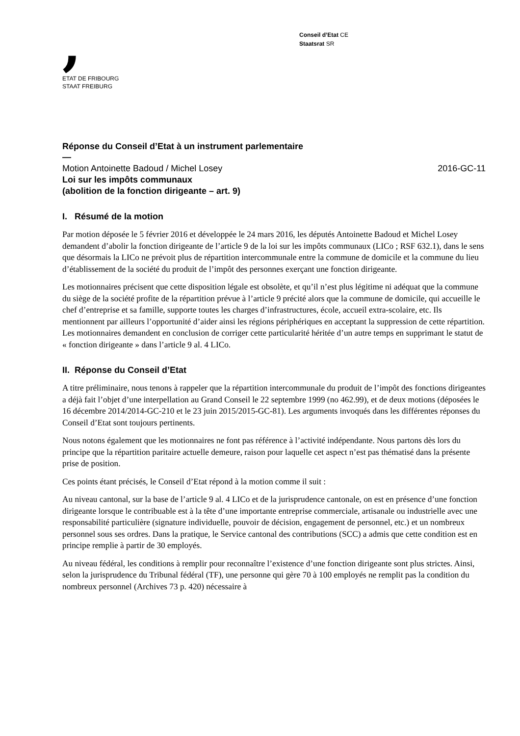,
ETAT DE FRIBOURG
STAAT FREIBURG
Conseil d’Etat CE
Staatsrat SR
Réponse du Conseil d’Etat à un instrument parlementaire
—
Motion Antoinette Badoud / Michel Losey 2016-GC-11
Loi sur les impôts communaux
(abolition de la fonction dirigeante – art. 9)
I. Résumé de la motion
Par motion déposée le 5 février 2016 et développée le 24 mars 2016, les députés Antoinette Badoud et Michel Losey demandent d’abolir la fonction dirigeante de l’article 9 de la loi sur les impôts communaux (LICo ; RSF 632.1), dans le sens que désormais la LICo ne prévoit plus de répartition intercommunale entre la commune de domicile et la commune du lieu d’établissement de la société du produit de l’impôt des personnes exerçant une fonction dirigeante.
Les motionnaires précisent que cette disposition légale est obsolète, et qu’il n’est plus légitime ni adéquat que la commune du siège de la société profite de la répartition prévue à l’article 9 précité alors que la commune de domicile, qui accueille le chef d’entreprise et sa famille, supporte toutes les charges d’infrastructures, école, accueil extra-scolaire, etc. Ils mentionnent par ailleurs l’opportunité d’aider ainsi les régions périphériques en acceptant la suppression de cette répartition. Les motionnaires demandent en conclusion de corriger cette particularité héritée d’un autre temps en supprimant le statut de « fonction dirigeante » dans l’article 9 al. 4 LICo.
II. Réponse du Conseil d’Etat
A titre préliminaire, nous tenons à rappeler que la répartition intercommunale du produit de l’impôt des fonctions dirigeantes a déjà fait l’objet d’une interpellation au Grand Conseil le 22 septembre 1999 (no 462.99), et de deux motions (déposées le 16 décembre 2014/2014-GC-210 et le 23 juin 2015/2015-GC-81). Les arguments invoqués dans les différentes réponses du Conseil d’Etat sont toujours pertinents.
Nous notons également que les motionnaires ne font pas référence à l’activité indépendante. Nous partons dès lors du principe que la répartition paritaire actuelle demeure, raison pour laquelle cet aspect n’est pas thématisé dans la présente prise de position.
Ces points étant précisés, le Conseil d’Etat répond à la motion comme il suit :
Au niveau cantonal, sur la base de l’article 9 al. 4 LICo et de la jurisprudence cantonale, on est en présence d’une fonction dirigeante lorsque le contribuable est à la tête d’une importante entreprise commerciale, artisanale ou industrielle avec une responsabilité particulière (signature individuelle, pouvoir de décision, engagement de personnel, etc.) et un nombreux personnel sous ses ordres. Dans la pratique, le Service cantonal des contributions (SCC) a admis que cette condition est en principe remplie à partir de 30 employés.
Au niveau fédéral, les conditions à remplir pour reconnaître l’existence d’une fonction dirigeante sont plus strictes. Ainsi, selon la jurisprudence du Tribunal fédéral (TF), une personne qui gère 70 à 100 employés ne remplit pas la condition du nombreux personnel (Archives 73 p. 420) nécessaire à